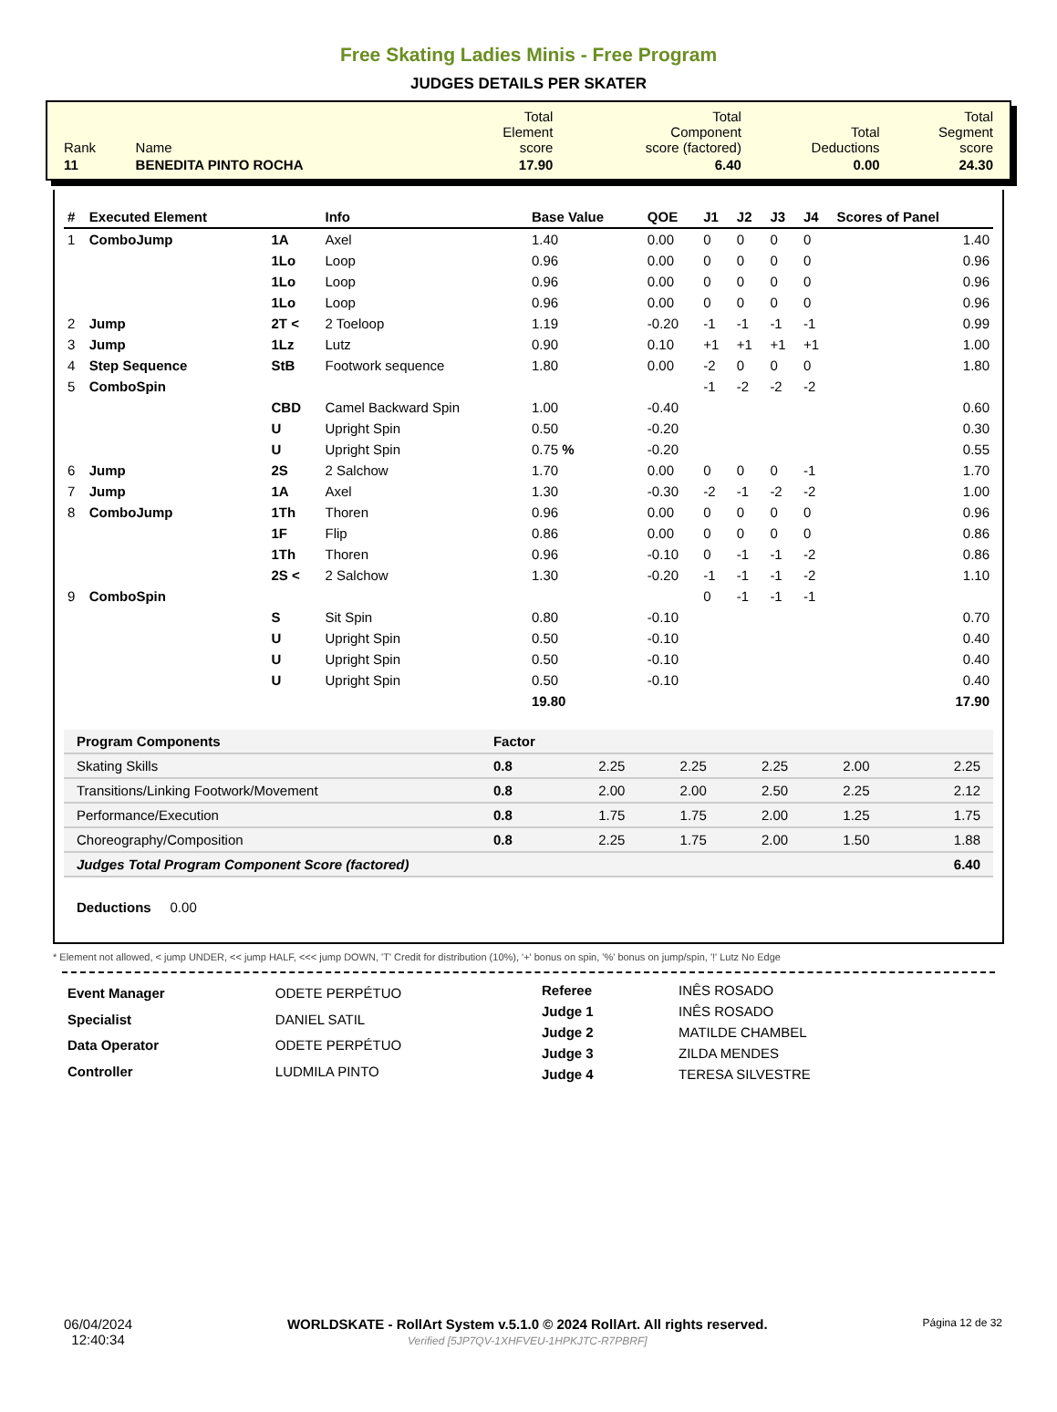Free Skating Ladies Minis - Free Program
JUDGES DETAILS PER SKATER
| Rank | Name | Total Element score | Total Component score (factored) | Total Deductions | Total Segment score |
| 11 | BENEDITA PINTO ROCHA | 17.90 | 6.40 | 0.00 | 24.30 |
| # | Executed Element | | Info | Base Value | QOE | J1 | J2 | J3 | J4 | Scores of Panel |
| --- | --- | --- | --- | --- | --- | --- | --- | --- | --- | --- |
| 1 | ComboJump | 1A | Axel | 1.40 | 0.00 | 0 | 0 | 0 | 0 | 1.40 |
| | | 1Lo | Loop | 0.96 | 0.00 | 0 | 0 | 0 | 0 | 0.96 |
| | | 1Lo | Loop | 0.96 | 0.00 | 0 | 0 | 0 | 0 | 0.96 |
| | | 1Lo | Loop | 0.96 | 0.00 | 0 | 0 | 0 | 0 | 0.96 |
| 2 | Jump | 2T < | 2 Toeloop | 1.19 | -0.20 | -1 | -1 | -1 | -1 | 0.99 |
| 3 | Jump | 1Lz | Lutz | 0.90 | 0.10 | +1 | +1 | +1 | +1 | 1.00 |
| 4 | Step Sequence | StB | Footwork sequence | 1.80 | 0.00 | -2 | 0 | 0 | 0 | 1.80 |
| 5 | ComboSpin | | | | | -1 | -2 | -2 | -2 | |
| | | CBD | Camel Backward Spin | 1.00 | -0.40 | | | | | 0.60 |
| | | U | Upright Spin | 0.50 | -0.20 | | | | | 0.30 |
| | | U | Upright Spin | 0.75 % | -0.20 | | | | | 0.55 |
| 6 | Jump | 2S | 2 Salchow | 1.70 | 0.00 | 0 | 0 | 0 | -1 | 1.70 |
| 7 | Jump | 1A | Axel | 1.30 | -0.30 | -2 | -1 | -2 | -2 | 1.00 |
| 8 | ComboJump | 1Th | Thoren | 0.96 | 0.00 | 0 | 0 | 0 | 0 | 0.96 |
| | | 1F | Flip | 0.86 | 0.00 | 0 | 0 | 0 | 0 | 0.86 |
| | | 1Th | Thoren | 0.96 | -0.10 | 0 | -1 | -1 | -2 | 0.86 |
| | | 2S < | 2 Salchow | 1.30 | -0.20 | -1 | -1 | -1 | -2 | 1.10 |
| 9 | ComboSpin | | | | | 0 | -1 | -1 | -1 | |
| | | S | Sit Spin | 0.80 | -0.10 | | | | | 0.70 |
| | | U | Upright Spin | 0.50 | -0.10 | | | | | 0.40 |
| | | U | Upright Spin | 0.50 | -0.10 | | | | | 0.40 |
| | | U | Upright Spin | 0.50 | -0.10 | | | | | 0.40 |
| | | | | 19.80 | | | | | | 17.90 |
| Program Components | Factor | | | | | |
| Skating Skills | 0.8 | 2.25 | 2.25 | 2.25 | 2.00 | 2.25 |
| Transitions/Linking Footwork/Movement | 0.8 | 2.00 | 2.00 | 2.50 | 2.25 | 2.12 |
| Performance/Execution | 0.8 | 1.75 | 1.75 | 2.00 | 1.25 | 1.75 |
| Choreography/Composition | 0.8 | 2.25 | 1.75 | 2.00 | 1.50 | 1.88 |
| Judges Total Program Component Score (factored) | | | | | | 6.40 |
Deductions 0.00
* Element not allowed, < jump UNDER, << jump HALF, <<< jump DOWN, 'T' Credit for distribution (10%), '+' bonus on spin, '%' bonus on jump/spin, '!' Lutz No Edge
| Event Manager | ODETE PERPÉTUO |
| Specialist | DANIEL SATIL |
| Data Operator | ODETE PERPÉTUO |
| Controller | LUDMILA PINTO |
| Referee | INÊS ROSADO |
| Judge 1 | INÊS ROSADO |
| Judge 2 | MATILDE CHAMBEL |
| Judge 3 | ZILDA MENDES |
| Judge 4 | TERESA SILVESTRE |
06/04/2024
12:40:34
WORLDSKATE - RollArt System v.5.1.0 © 2024 RollArt. All rights reserved.
Verified [5JP7QV-1XHFVEU-1HPKJTC-R7PBRF]
Página 12 de 32